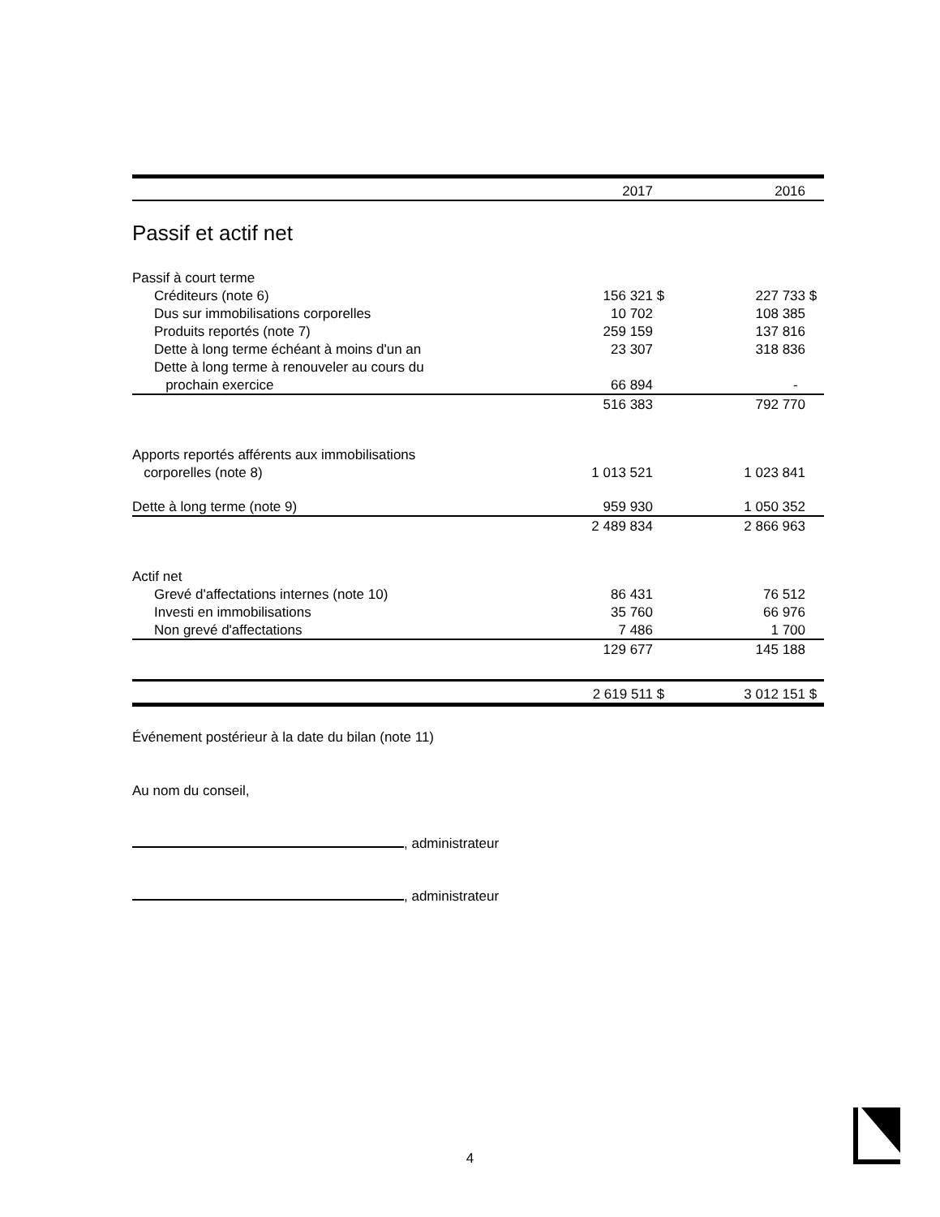| | 2017 | | 2016 | |
Passif et actif net
| Passif à court terme | | | | |
| Créditeurs (note 6) | 156 321 | $ | 227 733 | $ |
| Dus sur immobilisations corporelles | 10 702 | | 108 385 | |
| Produits reportés (note 7) | 259 159 | | 137 816 | |
| Dette à long terme échéant à moins d'un an | 23 307 | | 318 836 | |
| Dette à long terme à renouveler au cours du | | | | |
| prochain exercice | 66 894 | | - | |
| | 516 383 | | 792 770 | |
| Apports reportés afférents aux immobilisations | | | | |
| corporelles (note 8) | 1 013 521 | | 1 023 841 | |
| Dette à long terme (note 9) | 959 930 | | 1 050 352 | |
| | 2 489 834 | | 2 866 963 | |
| Actif net | | | | |
| Grevé d'affectations internes (note 10) | 86 431 | | 76 512 | |
| Investi en immobilisations | 35 760 | | 66 976 | |
| Non grevé d'affectations | 7 486 | | 1 700 | |
| | 129 677 | | 145 188 | |
| | 2 619 511 | $ | 3 012 151 | $ |
Événement postérieur à la date du bilan (note 11)
Au nom du conseil,
, administrateur
, administrateur
4